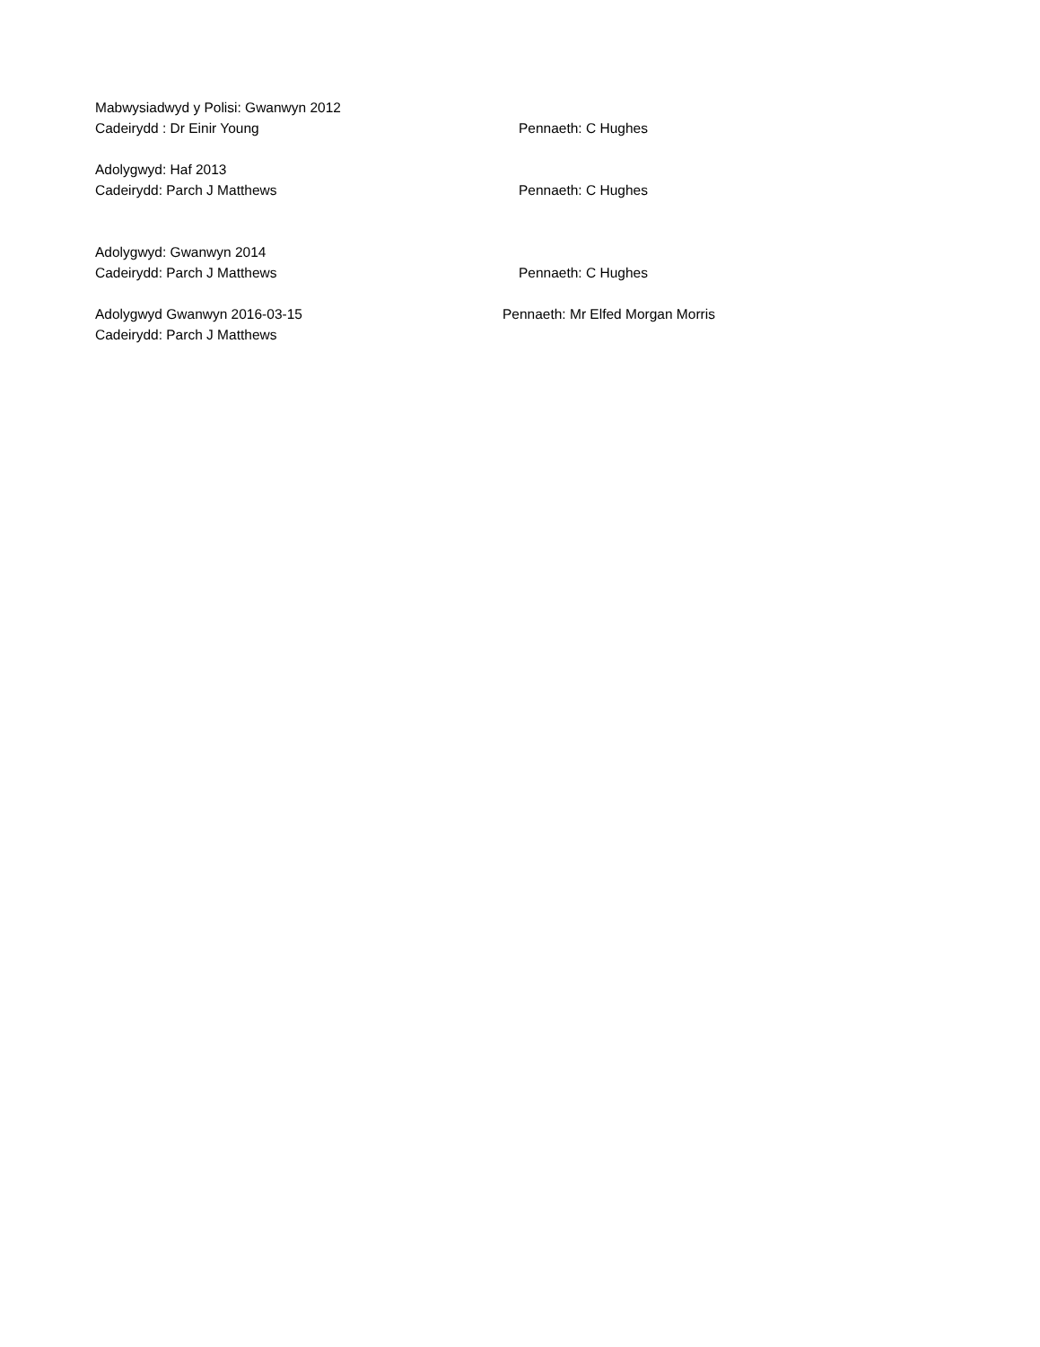Mabwysiadwyd y Polisi: Gwanwyn 2012
Cadeirydd : Dr Einir Young Pennaeth: C Hughes
Adolygwyd: Haf 2013
Cadeirydd: Parch J Matthews Pennaeth: C Hughes
Adolygwyd: Gwanwyn 2014
Cadeirydd: Parch J Matthews Pennaeth: C Hughes
Adolygwyd Gwanwyn 2016-03-15 Pennaeth: Mr Elfed Morgan Morris
Cadeirydd: Parch J Matthews